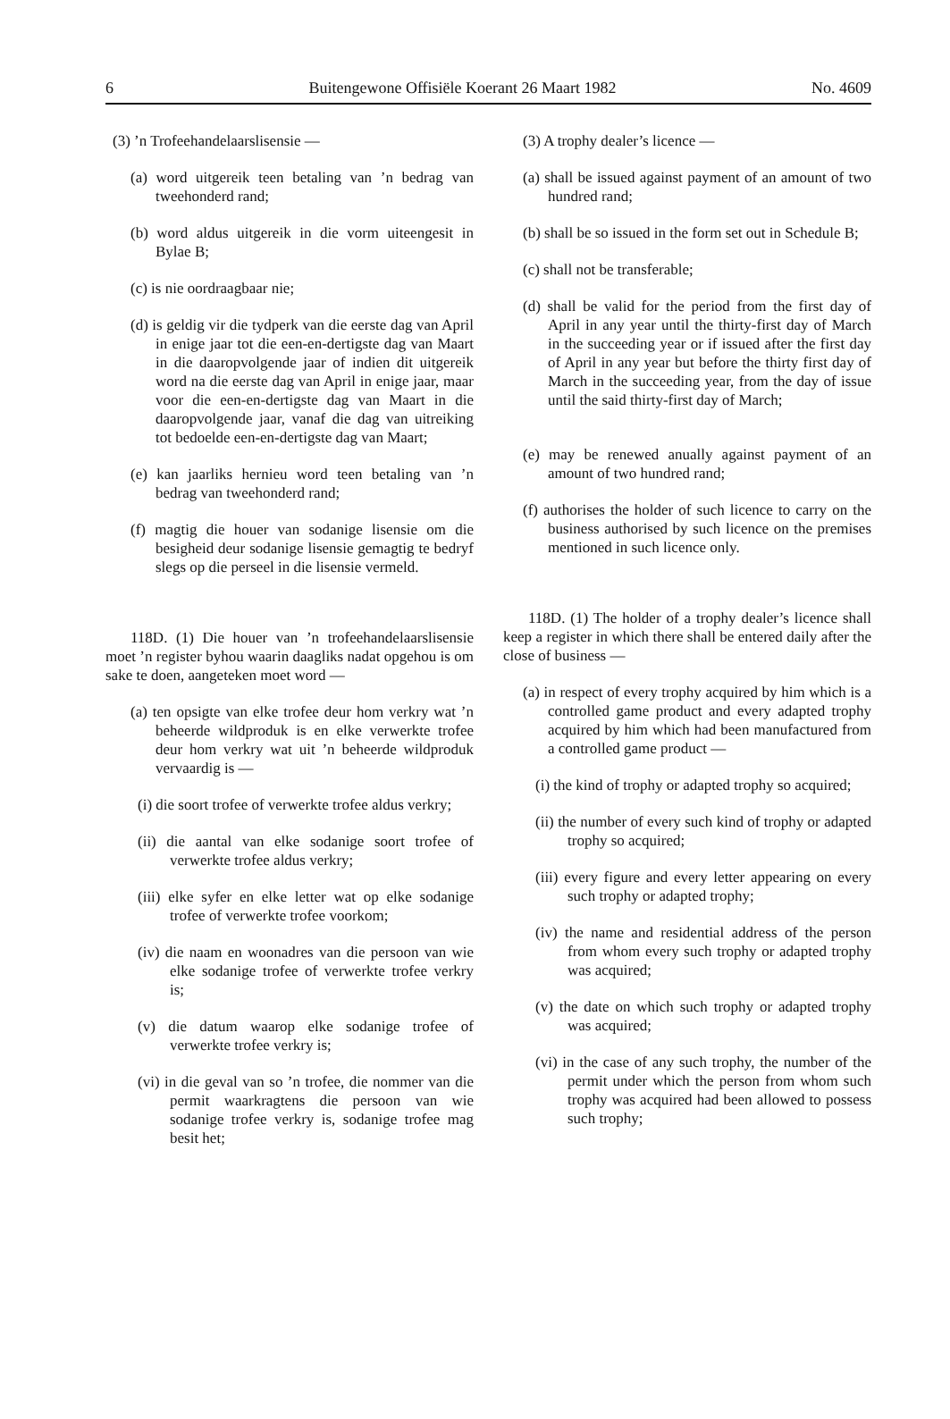6 Buitengewone Offisiële Koerant 26 Maart 1982 No. 4609
(3) ’n Trofeehandelaarslisensie —
(a) word uitgereik teen betaling van ’n bedrag van tweehonderd rand;
(b) word aldus uitgereik in die vorm uiteengesit in Bylae B;
(c) is nie oordraagbaar nie;
(d) is geldig vir die tydperk van die eerste dag van April in enige jaar tot die een-en-dertigste dag van Maart in die daaropvolgende jaar of indien dit uitgereik word na die eerste dag van April in enige jaar, maar voor die een-en-dertigste dag van Maart in die daaropvolgende jaar, vanaf die dag van uitreiking tot bedoelde een-en-dertigste dag van Maart;
(e) kan jaarliks hernieu word teen betaling van ’n bedrag van tweehonderd rand;
(f) magtig die houer van sodanige lisensie om die besigheid deur sodanige lisensie gemagtig te bedryf slegs op die perseel in die lisensie vermeld.
118D. (1) Die houer van ’n trofeehandelaarslisensie moet ’n register byhou waarin daagliks nadat opgehou is om sake te doen, aangeteken moet word —
(a) ten opsigte van elke trofee deur hom verkry wat ’n beheerde wildproduk is en elke verwerkte trofee deur hom verkry wat uit ’n beheerde wildproduk vervaardig is —
(i) die soort trofee of verwerkte trofee aldus verkry;
(ii) die aantal van elke sodanige soort trofee of verwerkte trofee aldus verkry;
(iii) elke syfer en elke letter wat op elke sodanige trofee of verwerkte trofee voorkom;
(iv) die naam en woonadres van die persoon van wie elke sodanige trofee of verwerkte trofee verkry is;
(v) die datum waarop elke sodanige trofee of verwerkte trofee verkry is;
(vi) in die geval van so ’n trofee, die nommer van die permit waarkragtens die persoon van wie sodanige trofee verkry is, sodanige trofee mag besit het;
(3) A trophy dealer’s licence —
(a) shall be issued against payment of an amount of two hundred rand;
(b) shall be so issued in the form set out in Schedule B;
(c) shall not be transferable;
(d) shall be valid for the period from the first day of April in any year until the thirty-first day of March in the succeeding year or if issued after the first day of April in any year but before the thirty first day of March in the succeeding year, from the day of issue until the said thirty-first day of March;
(e) may be renewed anually against payment of an amount of two hundred rand;
(f) authorises the holder of such licence to carry on the business authorised by such licence on the premises mentioned in such licence only.
118D. (1) The holder of a trophy dealer’s licence shall keep a register in which there shall be entered daily after the close of business —
(a) in respect of every trophy acquired by him which is a controlled game product and every adapted trophy acquired by him which had been manufactured from a controlled game product —
(i) the kind of trophy or adapted trophy so acquired;
(ii) the number of every such kind of trophy or adapted trophy so acquired;
(iii) every figure and every letter appearing on every such trophy or adapted trophy;
(iv) the name and residential address of the person from whom every such trophy or adapted trophy was acquired;
(v) the date on which such trophy or adapted trophy was acquired;
(vi) in the case of any such trophy, the number of the permit under which the person from whom such trophy was acquired had been allowed to possess such trophy;